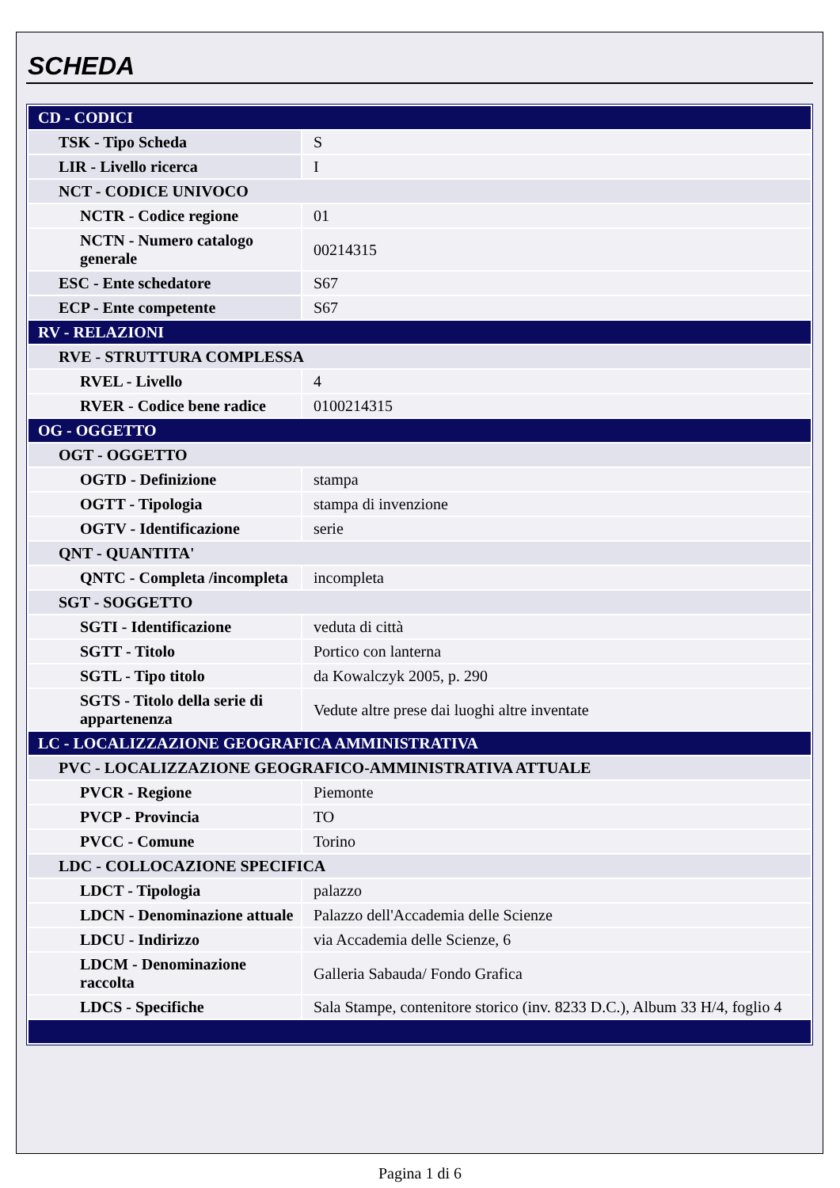SCHEDA
| CD - CODICI | |
| TSK - Tipo Scheda | S |
| LIR - Livello ricerca | I |
| NCT - CODICE UNIVOCO | |
| NCTR - Codice regione | 01 |
| NCTN - Numero catalogo generale | 00214315 |
| ESC - Ente schedatore | S67 |
| ECP - Ente competente | S67 |
| RV - RELAZIONI | |
| RVE - STRUTTURA COMPLESSA | |
| RVEL - Livello | 4 |
| RVER - Codice bene radice | 0100214315 |
| OG - OGGETTO | |
| OGT - OGGETTO | |
| OGTD - Definizione | stampa |
| OGTT - Tipologia | stampa di invenzione |
| OGTV - Identificazione | serie |
| QNT - QUANTITA' | |
| QNTC - Completa /incompleta | incompleta |
| SGT - SOGGETTO | |
| SGTI - Identificazione | veduta di città |
| SGTT - Titolo | Portico con lanterna |
| SGTL - Tipo titolo | da Kowalczyk 2005, p. 290 |
| SGTS - Titolo della serie di appartenenza | Vedute altre prese dai luoghi altre inventate |
| LC - LOCALIZZAZIONE GEOGRAFICA AMMINISTRATIVA | |
| PVC - LOCALIZZAZIONE GEOGRAFICO-AMMINISTRATIVA ATTUALE | |
| PVCR - Regione | Piemonte |
| PVCP - Provincia | TO |
| PVCC - Comune | Torino |
| LDC - COLLOCAZIONE SPECIFICA | |
| LDCT - Tipologia | palazzo |
| LDCN - Denominazione attuale | Palazzo dell'Accademia delle Scienze |
| LDCU - Indirizzo | via Accademia delle Scienze, 6 |
| LDCM - Denominazione raccolta | Galleria Sabauda/ Fondo Grafica |
| LDCS - Specifiche | Sala Stampe, contenitore storico (inv. 8233 D.C.), Album 33 H/4, foglio 4 |
Pagina 1 di 6